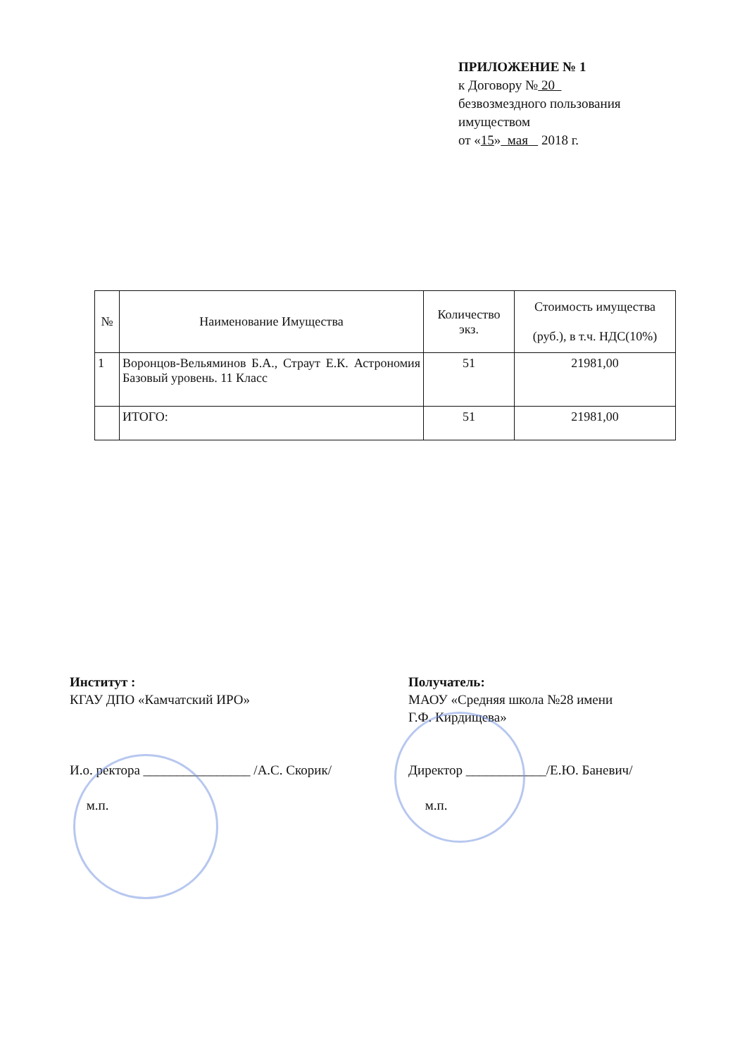ПРИЛОЖЕНИЕ № 1
к Договору № 20
безвозмездного пользования
имуществом
от «15» мая 2018 г.
| № | Наименование Имущества | Количество экз. | Стоимость имущества (руб.), в т.ч. НДС(10%) |
| --- | --- | --- | --- |
| 1 | Воронцов-Вельяминов Б.А., Страут Е.К. Астрономия Базовый уровень. 11 Класс | 51 | 21981,00 |
| | ИТОГО: | 51 | 21981,00 |
Институт :
КГАУ ДПО «Камчатский ИРО»
И.о. ректора ________________ /А.С. Скорик/
м.п.
Получатель:
МАОУ «Средняя школа №28 имени
Г.Ф. Кирдищева»
Директор ____________/Е.Ю. Баневич/
м.п.